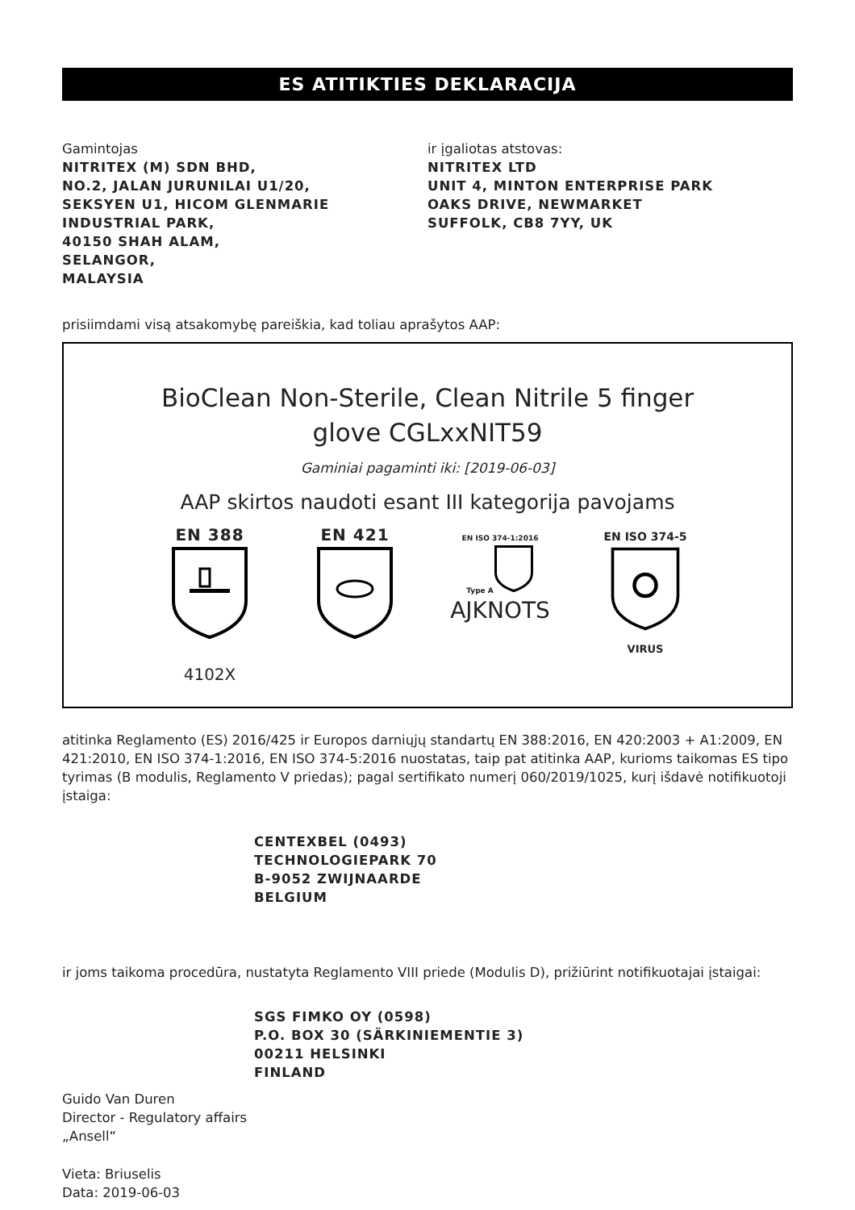ES ATITIKTIES DEKLARACIJA
Gamintojas
NITRITEX (M) SDN BHD,
NO.2, JALAN JURUNILAI U1/20,
SEKSYEN U1, HICOM GLENMARIE
INDUSTRIAL PARK,
40150 SHAH ALAM,
SELANGOR,
MALAYSIA
ir įgaliotas atstovas:
NITRITEX LTD
UNIT 4, MINTON ENTERPRISE PARK
OAKS DRIVE, NEWMARKET
SUFFOLK, CB8 7YY, UK
prisiimdami visą atsakomybę pareiškia, kad toliau aprašytos AAP:
BioClean Non-Sterile, Clean Nitrile 5 finger
glove CGLxxNIT59
Gaminiai pagaminti iki: [2019-06-03]
AAP skirtos naudoti esant III kategorija pavojams
EN 388
4102X
EN 421
EN ISO 374-1:2016
Type A
AJKNOTS
EN ISO 374-5
VIRUS
atitinka Reglamento (ES) 2016/425 ir Europos darniųjų standartų EN 388:2016, EN 420:2003 + A1:2009, EN 421:2010, EN ISO 374-1:2016, EN ISO 374-5:2016 nuostatas, taip pat atitinka AAP, kurioms taikomas ES tipo tyrimas (B modulis, Reglamento V priedas); pagal sertifikato numerį 060/2019/1025, kurį išdavė notifikuotoji įstaiga:
CENTEXBEL (0493)
TECHNOLOGIEPARK 70
B-9052 ZWIJNAARDE
BELGIUM
ir joms taikoma procedūra, nustatyta Reglamento VIII priede (Modulis D), prižiūrint notifikuotajai įstaigai:
SGS FIMKO OY (0598)
P.O. BOX 30 (SÄRKINIEMENTIE 3)
00211 HELSINKI
FINLAND
Guido Van Duren
Director - Regulatory affairs
„Ansell“
Vieta: Briuselis
Data: 2019-06-03